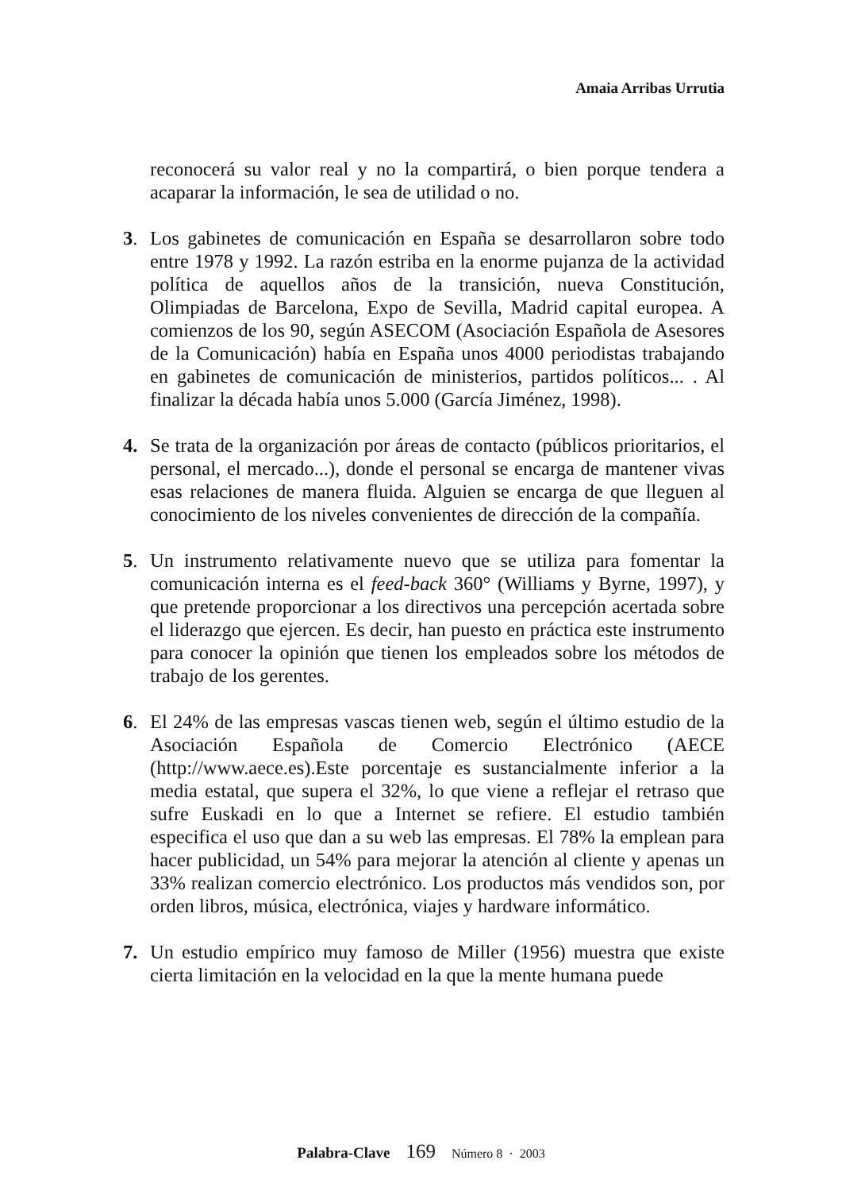Amaia Arribas Urrutia
reconocerá su valor real y no la compartirá, o bien porque tendera a acaparar la información, le sea de utilidad o no.
3. Los gabinetes de comunicación en España se desarrollaron sobre todo entre 1978 y 1992. La razón estriba en la enorme pujanza de la actividad política de aquellos años de la transición, nueva Constitución, Olimpiadas de Barcelona, Expo de Sevilla, Madrid capital europea. A comienzos de los 90, según ASECOM (Asociación Española de Asesores de la Comunicación) había en España unos 4000 periodistas trabajando en gabinetes de comunicación de ministerios, partidos políticos... . Al finalizar la década había unos 5.000 (García Jiménez, 1998).
4. Se trata de la organización por áreas de contacto (públicos prioritarios, el personal, el mercado...), donde el personal se encarga de mantener vivas esas relaciones de manera fluida. Alguien se encarga de que lleguen al conocimiento de los niveles convenientes de dirección de la compañía.
5. Un instrumento relativamente nuevo que se utiliza para fomentar la comunicación interna es el feed-back 360° (Williams y Byrne, 1997), y que pretende proporcionar a los directivos una percepción acertada sobre el liderazgo que ejercen. Es decir, han puesto en práctica este instrumento para conocer la opinión que tienen los empleados sobre los métodos de trabajo de los gerentes.
6. El 24% de las empresas vascas tienen web, según el último estudio de la Asociación Española de Comercio Electrónico (AECE (http://www.aece.es).Este porcentaje es sustancialmente inferior a la media estatal, que supera el 32%, lo que viene a reflejar el retraso que sufre Euskadi en lo que a Internet se refiere. El estudio también especifica el uso que dan a su web las empresas. El 78% la emplean para hacer publicidad, un 54% para mejorar la atención al cliente y apenas un 33% realizan comercio electrónico. Los productos más vendidos son, por orden libros, música, electrónica, viajes y hardware informático.
7. Un estudio empírico muy famoso de Miller (1956) muestra que existe cierta limitación en la velocidad en la que la mente humana puede
Palabra-Clave 169 Número 8 · 2003